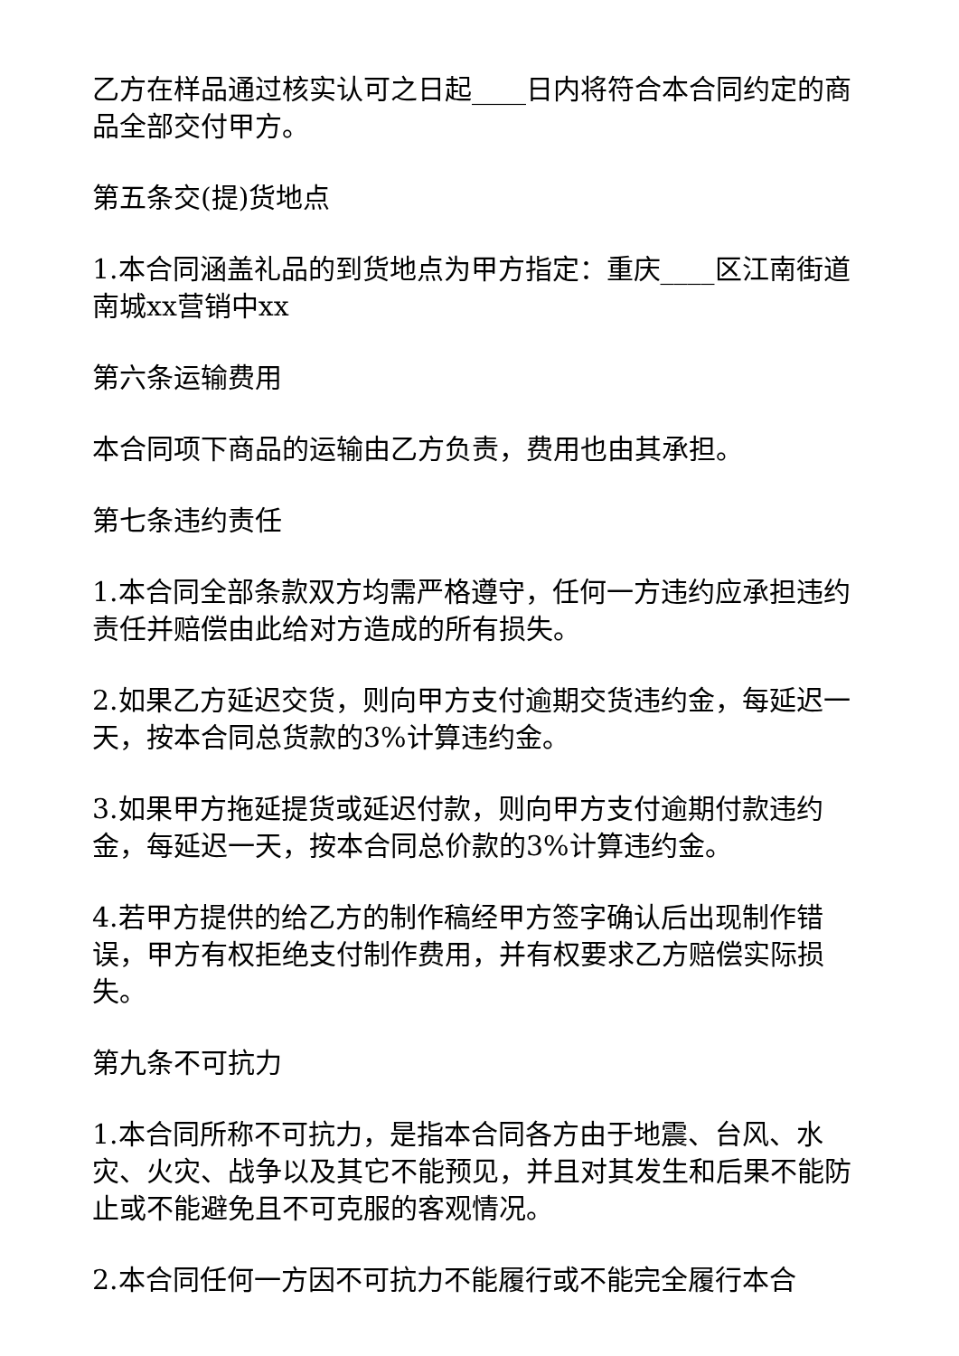乙方在样品通过核实认可之日起____日内将符合本合同约定的商品全部交付甲方。
第五条交(提)货地点
1.本合同涵盖礼品的到货地点为甲方指定：重庆____区江南街道南城xx营销中xx
第六条运输费用
本合同项下商品的运输由乙方负责，费用也由其承担。
第七条违约责任
1.本合同全部条款双方均需严格遵守，任何一方违约应承担违约责任并赔偿由此给对方造成的所有损失。
2.如果乙方延迟交货，则向甲方支付逾期交货违约金，每延迟一天，按本合同总货款的3%计算违约金。
3.如果甲方拖延提货或延迟付款，则向甲方支付逾期付款违约金，每延迟一天，按本合同总价款的3%计算违约金。
4.若甲方提供的给乙方的制作稿经甲方签字确认后出现制作错误，甲方有权拒绝支付制作费用，并有权要求乙方赔偿实际损失。
第九条不可抗力
1.本合同所称不可抗力，是指本合同各方由于地震、台风、水灾、火灾、战争以及其它不能预见，并且对其发生和后果不能防止或不能避免且不可克服的客观情况。
2.本合同任何一方因不可抗力不能履行或不能完全履行本合